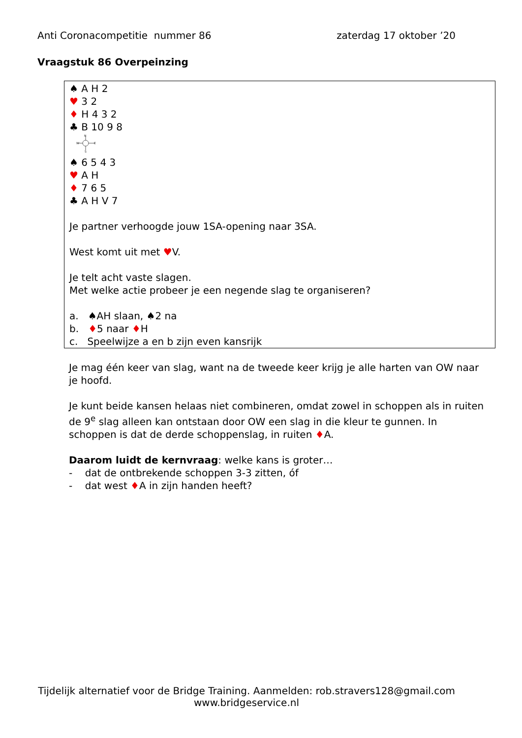Anti Coronacompetitie nummer 86 zaterdag 17 oktober ’20
Vraagstuk 86 Overpeinzing
♠ A H 2
♥ 3 2
♦ H 4 3 2
♣ B 10 9 8
N
W
E
S
♠ 6 5 4 3
♥ A H
♦ 7 6 5
♣ A H V 7
Je partner verhoogde jouw 1SA-opening naar 3SA.
West komt uit met ♥V.
Je telt acht vaste slagen.
Met welke actie probeer je een negende slag te organiseren?
a. ♠AH slaan, ♠2 na
b. ♦5 naar ♦H
c. Speelwijze a en b zijn even kansrijk
Je mag één keer van slag, want na de tweede keer krijg je alle harten van OW naar je hoofd.
Je kunt beide kansen helaas niet combineren, omdat zowel in schoppen als in ruiten de 9<sup>e</sup> slag alleen kan ontstaan door OW een slag in die kleur te gunnen. In schoppen is dat de derde schoppenslag, in ruiten ♦A.
Daarom luidt de kernvraag: welke kans is groter…
- dat de ontbrekende schoppen 3-3 zitten, óf
- dat west ♦A in zijn handen heeft?
Tijdelijk alternatief voor de Bridge Training. Aanmelden: rob.stravers128@gmail.com
www.bridgeservice.nl